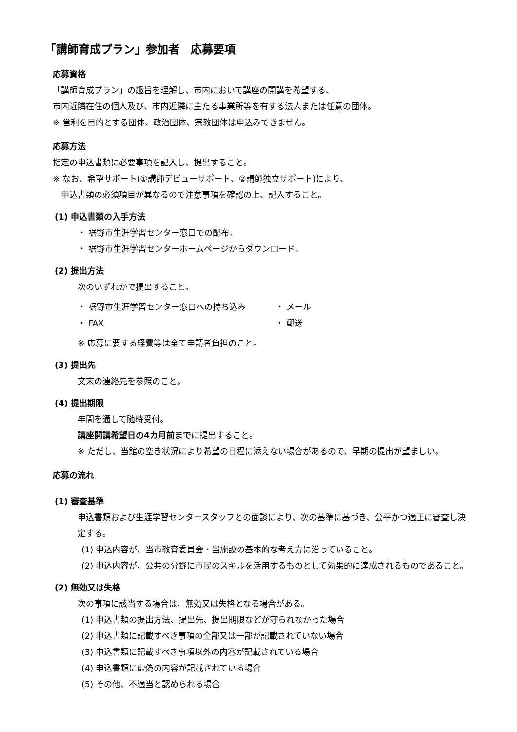「講師育成プラン」参加者　応募要項
応募資格
「講師育成プラン」の趣旨を理解し、市内において講座の開講を希望する、
市内近隣在住の個人及び、市内近隣に主たる事業所等を有する法人または任意の団体。
※ 営利を目的とする団体、政治団体、宗教団体は申込みできません。
応募方法
指定の申込書類に必要事項を記入し、提出すること。
※ なお、希望サポート(①講師デビューサポート、②講師独立サポート)により、
　申込書類の必須項目が異なるので注意事項を確認の上、記入すること。
(1) 申込書類の入手方法
・ 裾野市生涯学習センター窓口での配布。
・ 裾野市生涯学習センターホームページからダウンロード。
(2) 提出方法
次のいずれかで提出すること。
・ 裾野市生涯学習センター窓口への持ち込み ・ メール
・ FAX ・ 郵送
※ 応募に要する経費等は全て申請者負担のこと。
(3) 提出先
文末の連絡先を参照のこと。
(4) 提出期限
年間を通して随時受付。
講座開講希望日の4カ月前までに提出すること。
※ ただし、当館の空き状況により希望の日程に添えない場合があるので、早期の提出が望ましい。
応募の流れ
(1) 審査基準
申込書類および生涯学習センタースタッフとの面談により、次の基準に基づき、公平かつ適正に審査し決定する。
(1) 申込内容が、当市教育委員会・当施設の基本的な考え方に沿っていること。
(2) 申込内容が、公共の分野に市民のスキルを活用するものとして効果的に達成されるものであること。
(2) 無効又は失格
次の事項に該当する場合は、無効又は失格となる場合がある。
(1) 申込書類の提出方法、提出先、提出期限などが守られなかった場合
(2) 申込書類に記載すべき事項の全部又は一部が記載されていない場合
(3) 申込書類に記載すべき事項以外の内容が記載されている場合
(4) 申込書類に虚偽の内容が記載されている場合
(5) その他、不適当と認められる場合